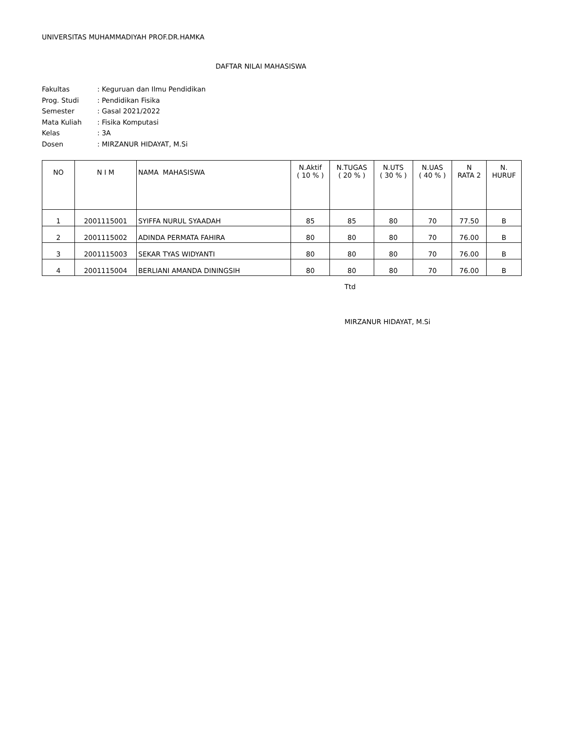UNIVERSITAS MUHAMMADIYAH PROF.DR.HAMKA
DAFTAR NILAI MAHASISWA
Fakultas: Keguruan dan Ilmu Pendidikan
Prog. Studi: Pendidikan Fisika
Semester: Gasal 2021/2022
Mata Kuliah: Fisika Komputasi
Kelas: 3A
Dosen: MIRZANUR HIDAYAT, M.Si
| NO | N I M | NAMA MAHASISWA | N.Aktif ( 10 % ) | N.TUGAS ( 20 % ) | N.UTS ( 30 % ) | N.UAS ( 40 % ) | N RATA 2 | N. HURUF |
| --- | --- | --- | --- | --- | --- | --- | --- | --- |
| 1 | 2001115001 | SYIFFA NURUL SYAADAH | 85 | 85 | 80 | 70 | 77.50 | B |
| 2 | 2001115002 | ADINDA PERMATA FAHIRA | 80 | 80 | 80 | 70 | 76.00 | B |
| 3 | 2001115003 | SEKAR TYAS WIDYANTI | 80 | 80 | 80 | 70 | 76.00 | B |
| 4 | 2001115004 | BERLIANI AMANDA DININGSIH | 80 | 80 | 80 | 70 | 76.00 | B |
Ttd
MIRZANUR HIDAYAT, M.Si